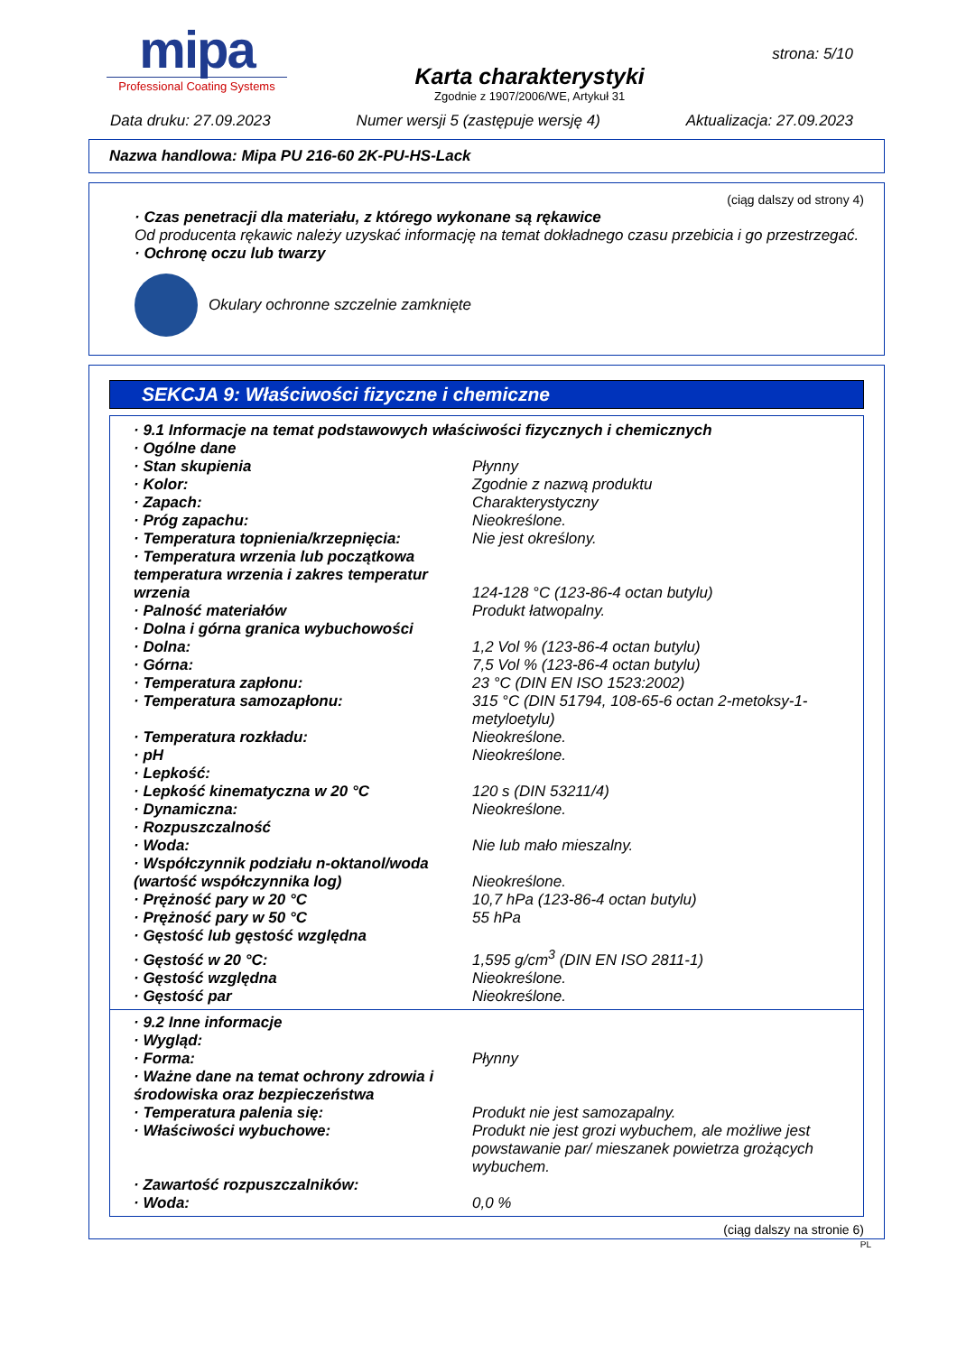mipa
Professional Coating Systems
Karta charakterystyki
Zgodnie z 1907/2006/WE, Artykuł 31
strona: 5/10
Data druku: 27.09.2023 Numer wersji 5 (zastępuje wersję 4) Aktualizacja: 27.09.2023
Nazwa handlowa: Mipa PU 216-60 2K-PU-HS-Lack
(ciąg dalszy od strony 4)
· Czas penetracji dla materiału, z którego wykonane są rękawice
Od producenta rękawic należy uzyskać informację na temat dokładnego czasu przebicia i go przestrzegać.
· Ochronę oczu lub twarzy
Okulary ochronne szczelnie zamknięte
SEKCJA 9: Właściwości fizyczne i chemiczne
| · 9.1 Informacje na temat podstawowych właściwości fizycznych i chemicznych | |
| · Ogólne dane | |
| · Stan skupienia | Płynny |
| · Kolor: | Zgodnie z nazwą produktu |
| · Zapach: | Charakterystyczny |
| · Próg zapachu: | Nieokreślone. |
| · Temperatura topnienia/krzepnięcia: | Nie jest określony. |
| · Temperatura wrzenia lub początkowa temperatura wrzenia i zakres temperatur wrzenia | 124-128 °C (123-86-4 octan butylu) |
| · Palność materiałów | Produkt łatwopalny. |
| · Dolna i górna granica wybuchowości | |
| · Dolna: | 1,2 Vol % (123-86-4 octan butylu) |
| · Górna: | 7,5 Vol % (123-86-4 octan butylu) |
| · Temperatura zapłonu: | 23 °C (DIN EN ISO 1523:2002) |
| · Temperatura samozapłonu: | 315 °C (DIN 51794, 108-65-6 octan 2-metoksy-1-metyloetylu) |
| · Temperatura rozkładu: | Nieokreślone. |
| · pH | Nieokreślone. |
| · Lepkość: | |
| · Lepkość kinematyczna w 20 °C | 120 s (DIN 53211/4) |
| · Dynamiczna: | Nieokreślone. |
| · Rozpuszczalność | |
| · Woda: | Nie lub mało mieszalny. |
| · Współczynnik podziału n-oktanol/woda (wartość współczynnika log) | Nieokreślone. |
| · Prężność pary w 20 °C | 10,7 hPa (123-86-4 octan butylu) |
| · Prężność pary w 50 °C | 55 hPa |
| · Gęstość lub gęstość względna | |
| · Gęstość w 20 °C: | 1,595 g/cm<sup>3</sup> (DIN EN ISO 2811-1) |
| · Gęstość względna | Nieokreślone. |
| · Gęstość par | Nieokreślone. |
| · 9.2 Inne informacje | |
| · Wygląd: | |
| · Forma: | Płynny |
| · Ważne dane na temat ochrony zdrowia i środowiska oraz bezpieczeństwa | |
| · Temperatura palenia się: | Produkt nie jest samozapalny. |
| · Właściwości wybuchowe: | Produkt nie jest grozi wybuchem, ale możliwe jest powstawanie par/ mieszanek powietrza grożących wybuchem. |
| · Zawartość rozpuszczalników: | |
| · Woda: | 0,0 % |
(ciąg dalszy na stronie 6)
PL